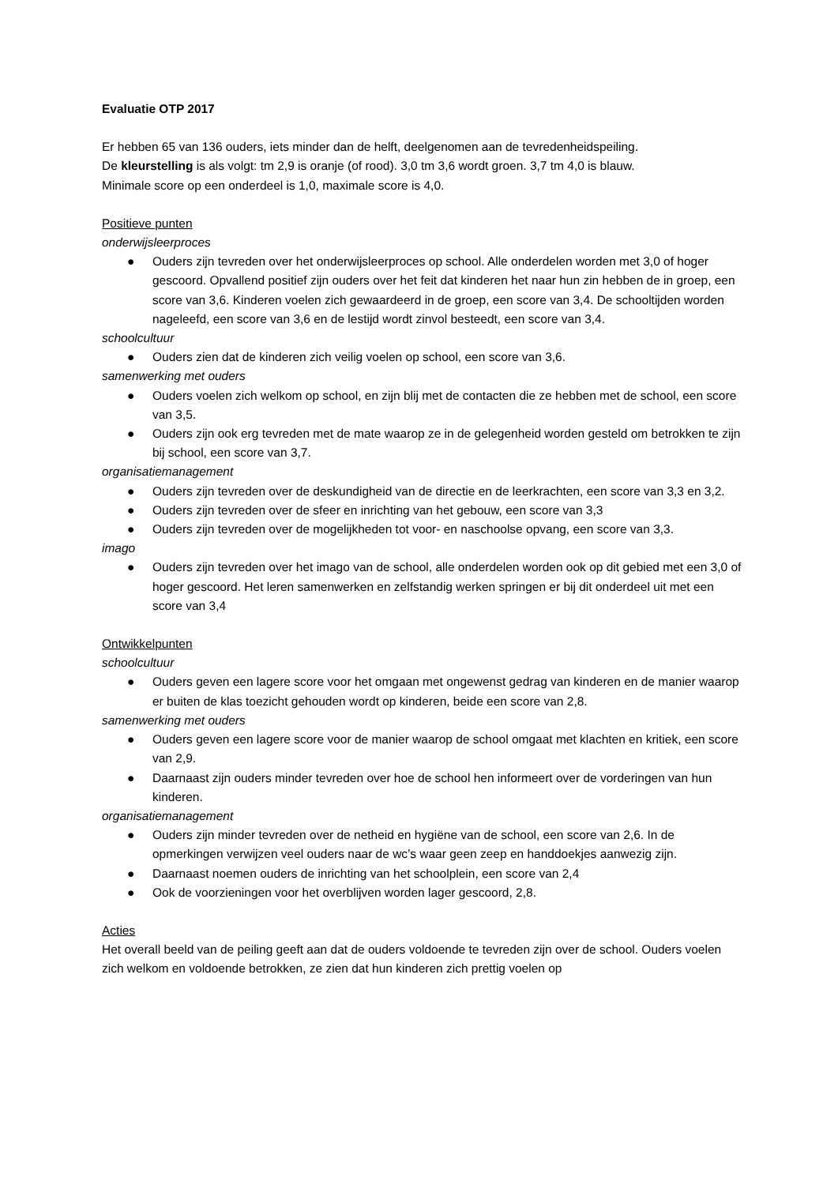Evaluatie OTP 2017
Er hebben 65 van 136 ouders, iets minder dan de helft, deelgenomen aan de tevredenheidspeiling.
De kleurstelling is als volgt: tm 2,9 is oranje (of rood). 3,0 tm 3,6 wordt groen. 3,7 tm 4,0 is blauw.
Minimale score op een onderdeel is 1,0, maximale score is 4,0.
Positieve punten
onderwijsleerproces
● Ouders zijn tevreden over het onderwijsleerproces op school. Alle onderdelen worden met 3,0 of hoger gescoord. Opvallend positief zijn ouders over het feit dat kinderen het naar hun zin hebben de in groep, een score van 3,6. Kinderen voelen zich gewaardeerd in de groep, een score van 3,4. De schooltijden worden nageleefd, een score van 3,6 en de lestijd wordt zinvol besteedt, een score van 3,4.
schoolcultuur
● Ouders zien dat de kinderen zich veilig voelen op school, een score van 3,6.
samenwerking met ouders
● Ouders voelen zich welkom op school, en zijn blij met de contacten die ze hebben met de school, een score van 3,5.
● Ouders zijn ook erg tevreden met de mate waarop ze in de gelegenheid worden gesteld om betrokken te zijn bij school, een score van 3,7.
organisatiemanagement
● Ouders zijn tevreden over de deskundigheid van de directie en de leerkrachten, een score van 3,3 en 3,2.
● Ouders zijn tevreden over de sfeer en inrichting van het gebouw, een score van 3,3
● Ouders zijn tevreden over de mogelijkheden tot voor- en naschoolse opvang, een score van 3,3.
imago
● Ouders zijn tevreden over het imago van de school, alle onderdelen worden ook op dit gebied met een 3,0 of hoger gescoord. Het leren samenwerken en zelfstandig werken springen er bij dit onderdeel uit met een score van 3,4
Ontwikkelpunten
schoolcultuur
● Ouders geven een lagere score voor het omgaan met ongewenst gedrag van kinderen en de manier waarop er buiten de klas toezicht gehouden wordt op kinderen, beide een score van 2,8.
samenwerking met ouders
● Ouders geven een lagere score voor de manier waarop de school omgaat met klachten en kritiek, een score van 2,9.
● Daarnaast zijn ouders minder tevreden over hoe de school hen informeert over de vorderingen van hun kinderen.
organisatiemanagement
● Ouders zijn minder tevreden over de netheid en hygiëne van de school, een score van 2,6. In de opmerkingen verwijzen veel ouders naar de wc’s waar geen zeep en handdoekjes aanwezig zijn.
● Daarnaast noemen ouders de inrichting van het schoolplein, een score van 2,4
● Ook de voorzieningen voor het overblijven worden lager gescoord, 2,8.
Acties
Het overall beeld van de peiling geeft aan dat de ouders voldoende te tevreden zijn over de school. Ouders voelen zich welkom en voldoende betrokken, ze zien dat hun kinderen zich prettig voelen op